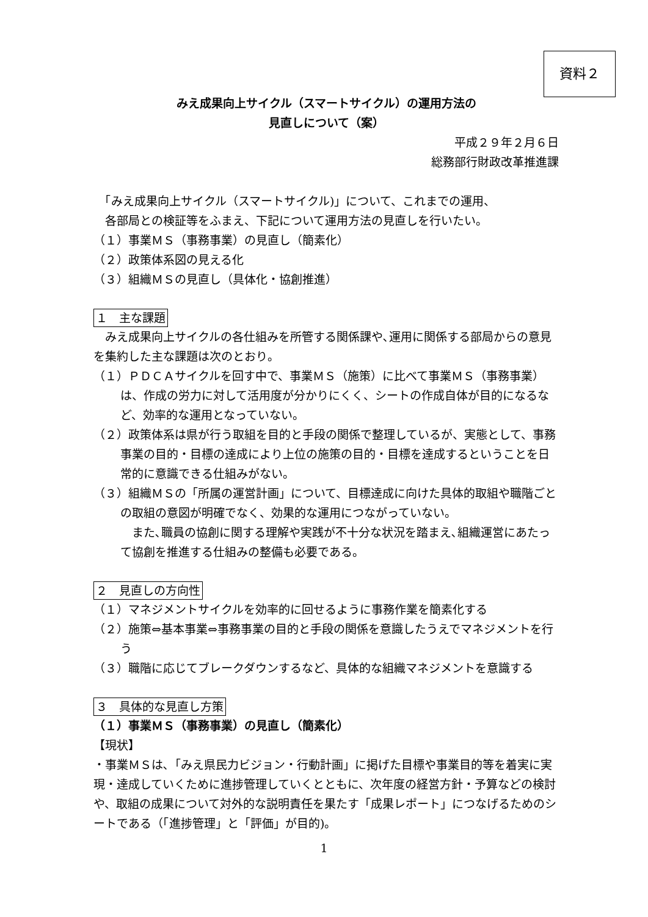資料２
みえ成果向上サイクル（スマートサイクル）の運用方法の
見直しについて（案）
平成２９年２月６日
総務部行財政改革推進課
　「みえ成果向上サイクル（スマートサイクル)」について、これまでの運用、
　各部局との検証等をふまえ、下記について運用方法の見直しを行いたい。
（１）事業ＭＳ（事務事業）の見直し（簡素化）
（２）政策体系図の見える化
（３）組織ＭＳの見直し（具体化・協創推進）
１　主な課題
　みえ成果向上サイクルの各仕組みを所管する関係課や､運用に関係する部局からの意見を集約した主な課題は次のとおり。
（１）ＰＤＣＡサイクルを回す中で、事業ＭＳ（施策）に比べて事業ＭＳ（事務事業）は、作成の労力に対して活用度が分かりにくく、シートの作成自体が目的になるなど、効率的な運用となっていない。
（２）政策体系は県が行う取組を目的と手段の関係で整理しているが、実態として、事務事業の目的・目標の達成により上位の施策の目的・目標を達成するということを日常的に意識できる仕組みがない。
（３）組織ＭＳの「所属の運営計画」について、目標達成に向けた具体的取組や職階ごとの取組の意図が明確でなく、効果的な運用につながっていない。
　また､職員の協創に関する理解や実践が不十分な状況を踏まえ､組織運営にあたって協創を推進する仕組みの整備も必要である。
２　見直しの方向性
（１）マネジメントサイクルを効率的に回せるように事務作業を簡素化する
（２）施策⇔基本事業⇔事務事業の目的と手段の関係を意識したうえでマネジメントを行う
（３）職階に応じてブレークダウンするなど、具体的な組織マネジメントを意識する
３　具体的な見直し方策
（１）事業ＭＳ（事務事業）の見直し（簡素化）
【現状】
・事業ＭＳは､「みえ県民力ビジョン・行動計画」に掲げた目標や事業目的等を着実に実現・達成していくために進捗管理していくとともに、次年度の経営方針・予算などの検討や、取組の成果について対外的な説明責任を果たす「成果レポート」につなげるためのシートである（「進捗管理」と「評価」が目的)。
1